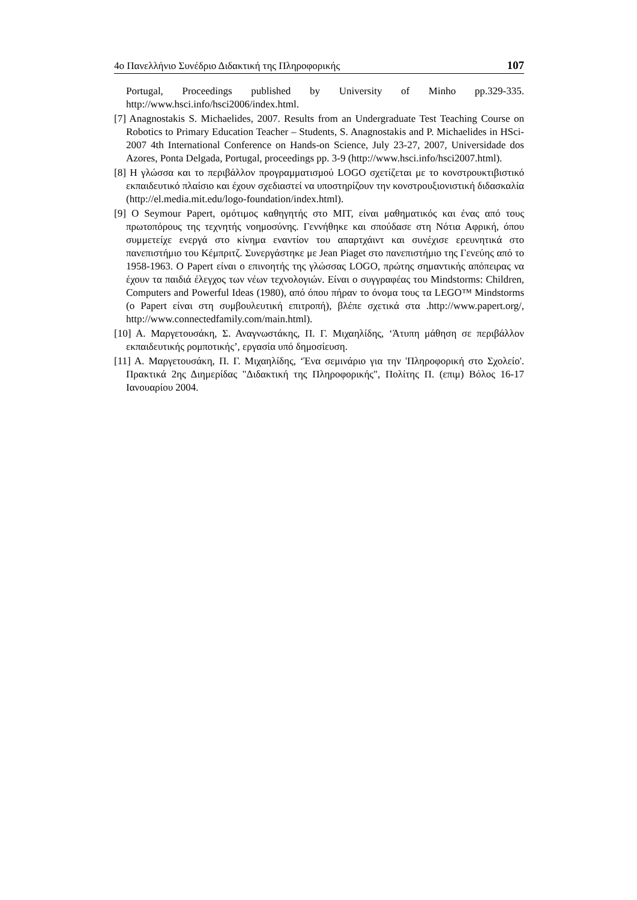4ο Πανελλήνιο Συνέδριο Διδακτική της Πληροφορικής 107
Portugal, Proceedings published by University of Minho pp.329-335. http://www.hsci.info/hsci2006/index.html.
[7] Anagnostakis S. Michaelides, 2007. Results from an Undergraduate Test Teaching Course on Robotics to Primary Education Teacher – Students, S. Anagnostakis and P. Michaelides in HSci-2007 4th International Conference on Hands-on Science, July 23-27, 2007, Universidade dos Azores, Ponta Delgada, Portugal, proceedings pp. 3-9 (http://www.hsci.info/hsci2007.html).
[8] Η γλώσσα και το περιβάλλον προγραμματισμού LOGO σχετίζεται με το κονστρουκτιβιστικό εκπαιδευτικό πλαίσιο και έχουν σχεδιαστεί να υποστηρίζουν την κονστρουξιονιστική διδασκαλία (http://el.media.mit.edu/logo-foundation/index.html).
[9] Ο Seymour Papert, ομότιμος καθηγητής στο MIT, είναι μαθηματικός και ένας από τους πρωτοπόρους της τεχνητής νοημοσύνης. Γεννήθηκε και σπούδασε στη Νότια Αφρική, όπου συμμετείχε ενεργά στο κίνημα εναντίον του απαρτχάιντ και συνέχισε ερευνητικά στο πανεπιστήμιο του Κέμπριτζ. Συνεργάστηκε με Jean Piaget στο πανεπιστήμιο της Γενεύης από το 1958-1963. Ο Papert είναι ο επινοητής της γλώσσας LOGO, πρώτης σημαντικής απόπειρας να έχουν τα παιδιά έλεγχος των νέων τεχνολογιών. Είναι ο συγγραφέας του Mindstorms: Children, Computers and Powerful Ideas (1980), από όπου πήραν το όνομα τους τα LEGO™ Mindstorms (ο Papert είναι στη συμβουλευτική επιτροπή), βλέπε σχετικά στα .http://www.papert.org/, http://www.connectedfamily.com/main.html).
[10] Α. Μαργετουσάκη, Σ. Αναγνωστάκης, Π. Γ. Μιχαηλίδης, ‘Άτυπη μάθηση σε περιβάλλον εκπαιδευτικής ρομποτικής’, εργασία υπό δημοσίευση.
[11] Α. Μαργετουσάκη, Π. Γ. Μιχαηλίδης, ‘Ένα σεμινάριο για την 'Πληροφορική στο Σχολείο'. Πρακτικά 2ης Διημερίδας "Διδακτική της Πληροφορικής", Πολίτης Π. (επιμ) Βόλος 16-17 Ιανουαρίου 2004.